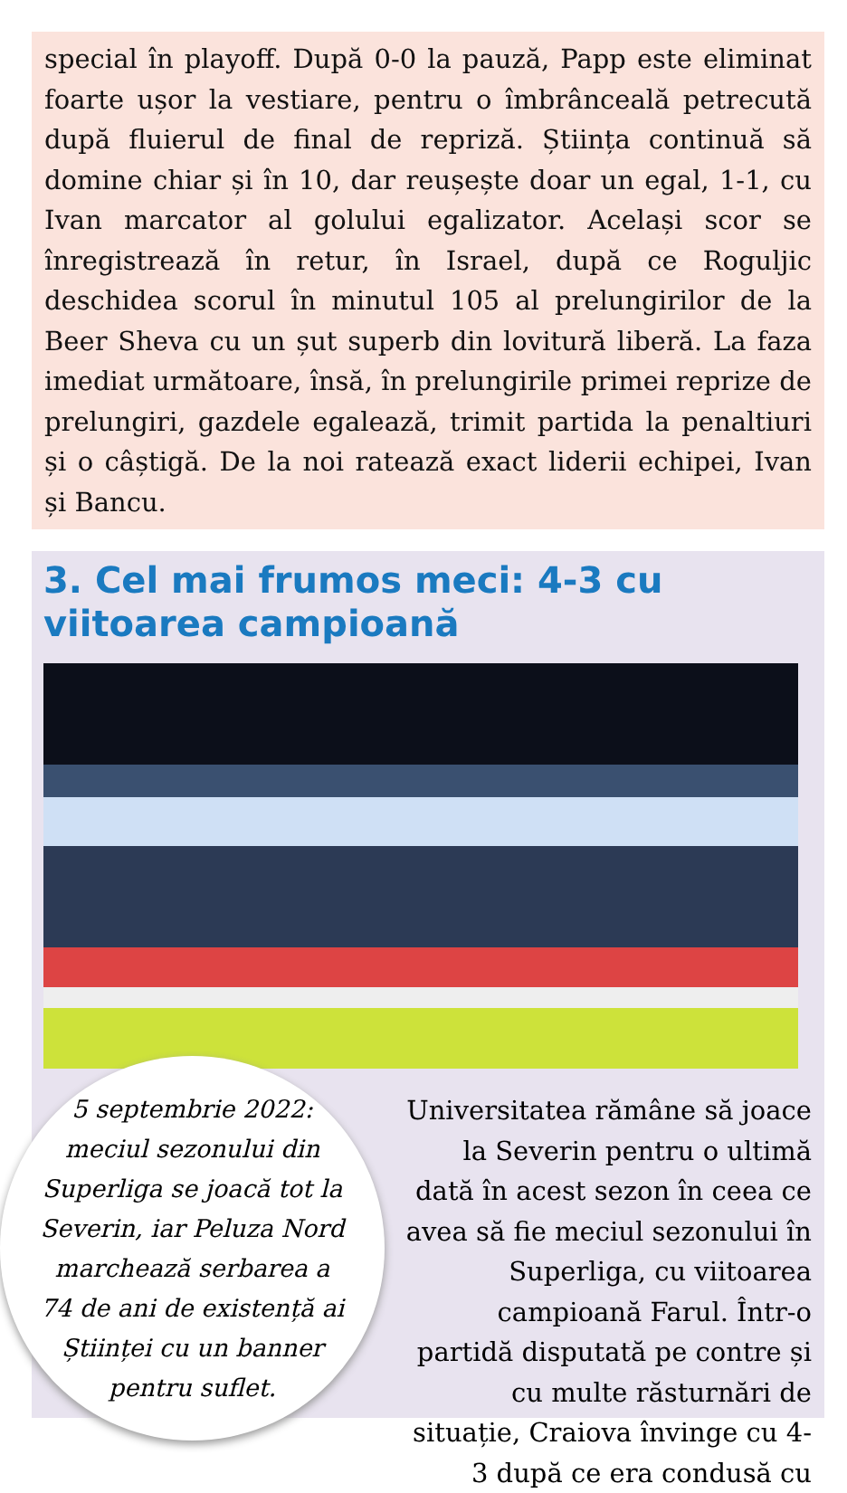special în playoff. După 0-0 la pauză, Papp este eliminat foarte ușor la vestiare, pentru o îmbrânceală petrecută după fluierul de final de repriză. Știința continuă să domine chiar și în 10, dar reușește doar un egal, 1-1, cu Ivan marcator al golului egalizator. Același scor se înregistrează în retur, în Israel, după ce Roguljic deschidea scorul în minutul 105 al prelungirilor de la Beer Sheva cu un șut superb din lovitură liberă. La faza imediat următoare, însă, în prelungirile primei reprize de prelungiri, gazdele egalează, trimit partida la penaltiuri și o câștigă. De la noi ratează exact liderii echipei, Ivan și Bancu.
3. Cel mai frumos meci: 4-3 cu viitoarea campioană
Universitatea rămâne să joace la Severin pentru o ultimă dată în acest sezon în ceea ce avea să fie meciul sezonului în Superliga, cu viitoarea campioană Farul. Într-o partidă disputată pe contre și cu multe răsturnări de situație, Craiova învinge cu 4-3 după ce era condusă cu
5 septembrie 2022: meciul sezonului din Superliga se joacă tot la Severin, iar Peluza Nord marchează serbarea a 74 de ani de existență ai Științei cu un banner pentru suflet.